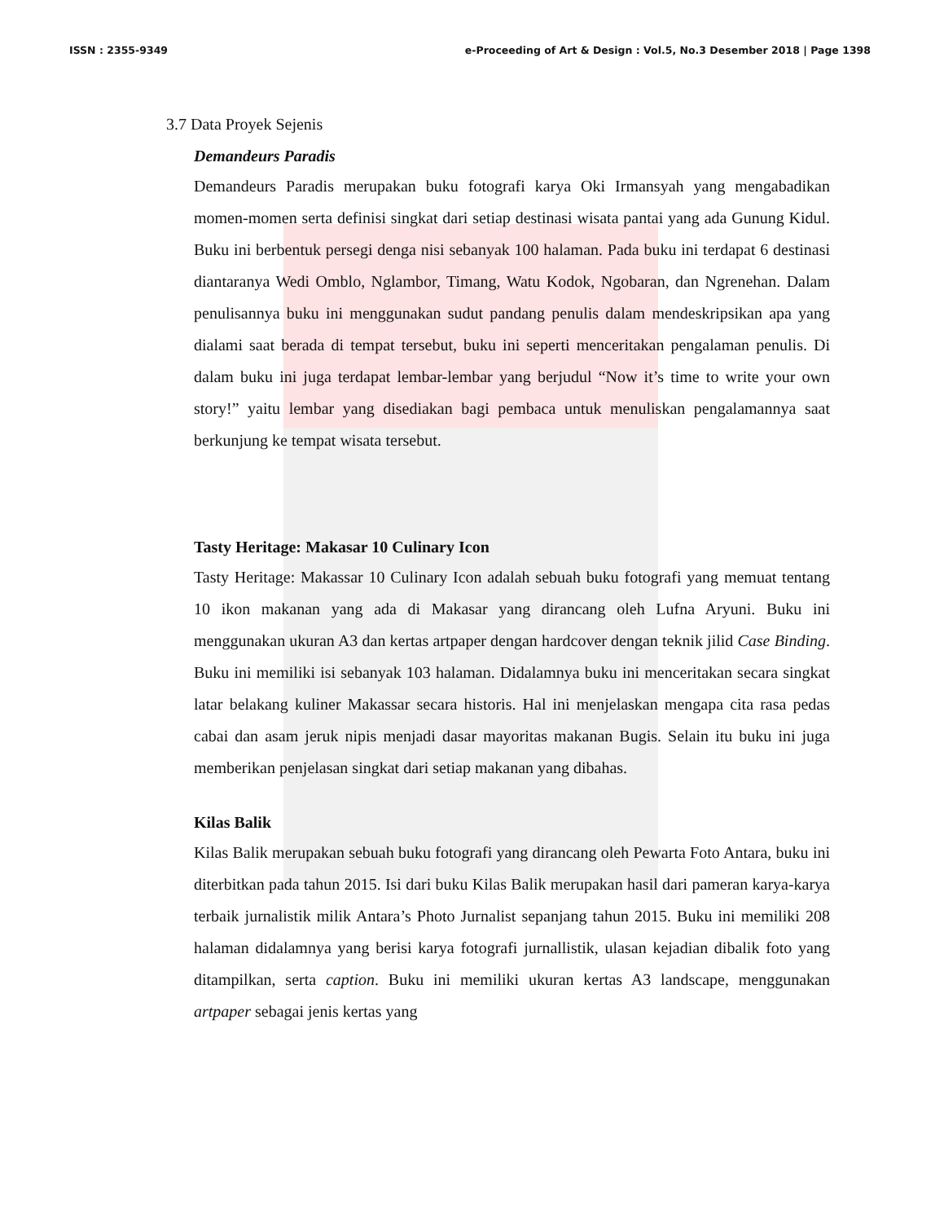ISSN : 2355-9349 e-Proceeding of Art & Design : Vol.5, No.3 Desember 2018 | Page 1398
3.7 Data Proyek Sejenis
Demandeurs Paradis
Demandeurs Paradis merupakan buku fotografi karya Oki Irmansyah yang mengabadikan momen-momen serta definisi singkat dari setiap destinasi wisata pantai yang ada Gunung Kidul. Buku ini berbentuk persegi denga nisi sebanyak 100 halaman. Pada buku ini terdapat 6 destinasi diantaranya Wedi Omblo, Nglambor, Timang, Watu Kodok, Ngobaran, dan Ngrenehan. Dalam penulisannya buku ini menggunakan sudut pandang penulis dalam mendeskripsikan apa yang dialami saat berada di tempat tersebut, buku ini seperti menceritakan pengalaman penulis. Di dalam buku ini juga terdapat lembar-lembar yang berjudul “Now it’s time to write your own story!” yaitu lembar yang disediakan bagi pembaca untuk menuliskan pengalamannya saat berkunjung ke tempat wisata tersebut.
Tasty Heritage: Makasar 10 Culinary Icon
Tasty Heritage: Makassar 10 Culinary Icon adalah sebuah buku fotografi yang memuat tentang 10 ikon makanan yang ada di Makasar yang dirancang oleh Lufna Aryuni. Buku ini menggunakan ukuran A3 dan kertas artpaper dengan hardcover dengan teknik jilid Case Binding. Buku ini memiliki isi sebanyak 103 halaman. Didalamnya buku ini menceritakan secara singkat latar belakang kuliner Makassar secara historis. Hal ini menjelaskan mengapa cita rasa pedas cabai dan asam jeruk nipis menjadi dasar mayoritas makanan Bugis. Selain itu buku ini juga memberikan penjelasan singkat dari setiap makanan yang dibahas.
Kilas Balik
Kilas Balik merupakan sebuah buku fotografi yang dirancang oleh Pewarta Foto Antara, buku ini diterbitkan pada tahun 2015. Isi dari buku Kilas Balik merupakan hasil dari pameran karya-karya terbaik jurnalistik milik Antara’s Photo Jurnalist sepanjang tahun 2015. Buku ini memiliki 208 halaman didalamnya yang berisi karya fotografi jurnallistik, ulasan kejadian dibalik foto yang ditampilkan, serta caption. Buku ini memiliki ukuran kertas A3 landscape, menggunakan artpaper sebagai jenis kertas yang